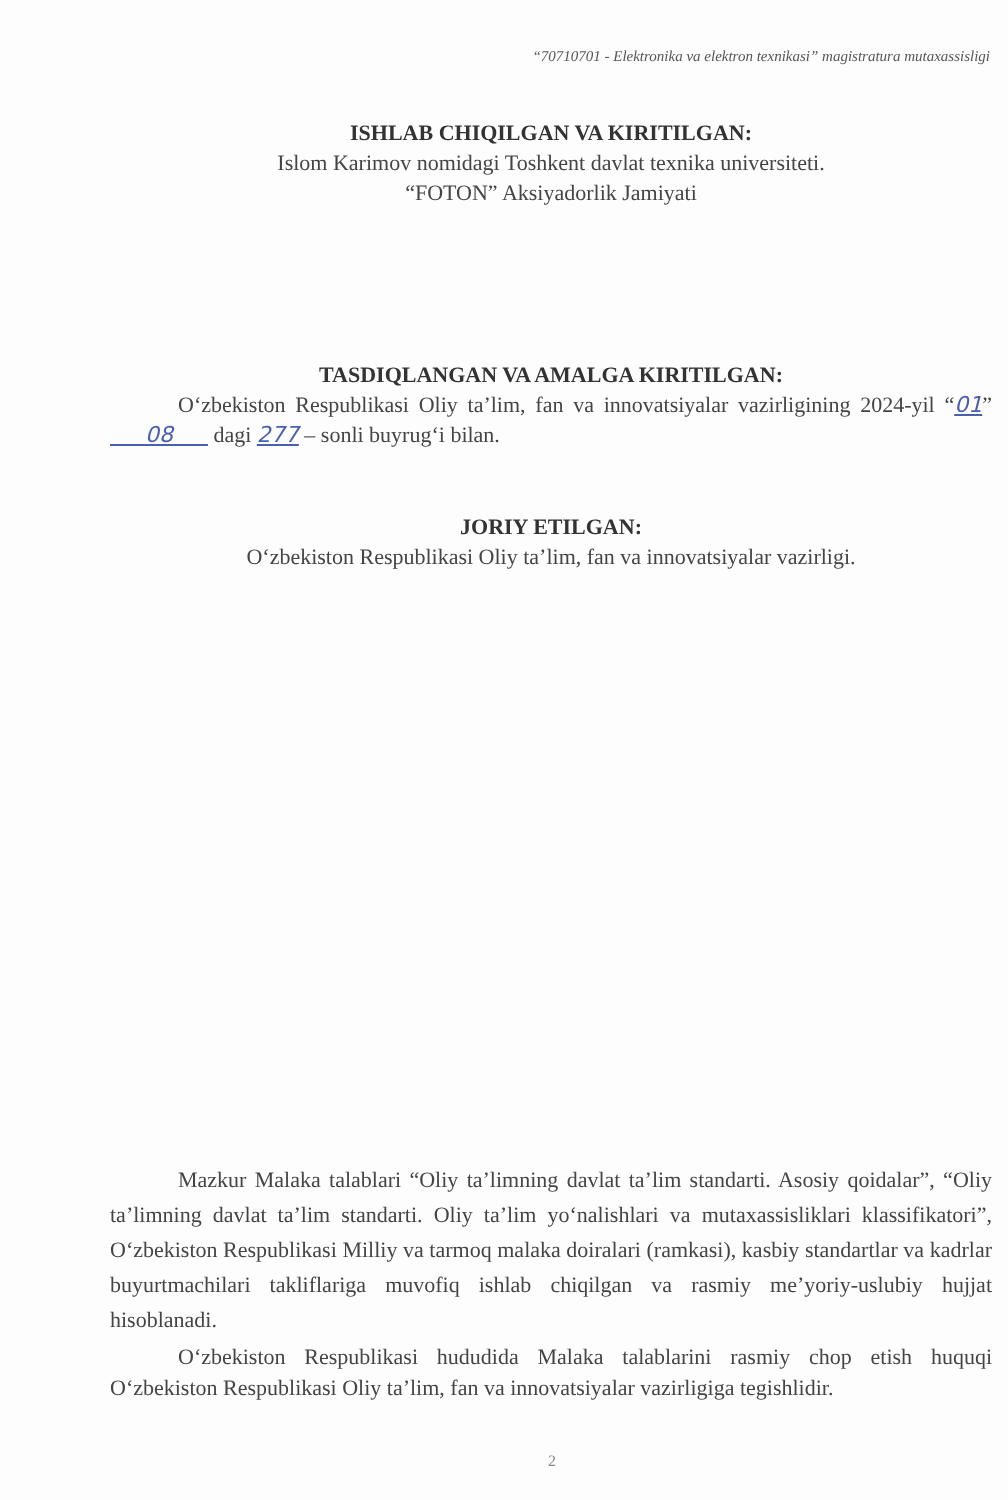“70710701 - Elektronika va elektron texnikasi” magistratura mutaxassisligi
ISHLAB CHIQILGAN VA KIRITILGAN:
Islom Karimov nomidagi Toshkent davlat texnika universiteti.
“FOTON” Aksiyadorlik Jamiyati
TASDIQLANGAN VA AMALGA KIRITILGAN:
O‘zbekiston Respublikasi Oliy ta’lim, fan va innovatsiyalar vazirligining 2024-yil “01” 08 dagi 277 – sonli buyrug‘i bilan.
JORIY ETILGAN:
O‘zbekiston Respublikasi Oliy ta’lim, fan va innovatsiyalar vazirligi.
Mazkur Malaka talablari “Oliy ta’limning davlat ta’lim standarti. Asosiy qoidalar”, “Oliy ta’limning davlat ta’lim standarti. Oliy ta’lim yo‘nalishlari va mutaxassisliklari klassifikatori”, O‘zbekiston Respublikasi Milliy va tarmoq malaka doiralari (ramkasi), kasbiy standartlar va kadrlar buyurtmachilari takliflariga muvofiq ishlab chiqilgan va rasmiy me’yoriy-uslubiy hujjat hisoblanadi.
O‘zbekiston Respublikasi hududida Malaka talablarini rasmiy chop etish huquqi O‘zbekiston Respublikasi Oliy ta’lim, fan va innovatsiyalar vazirligiga tegishlidir.
2